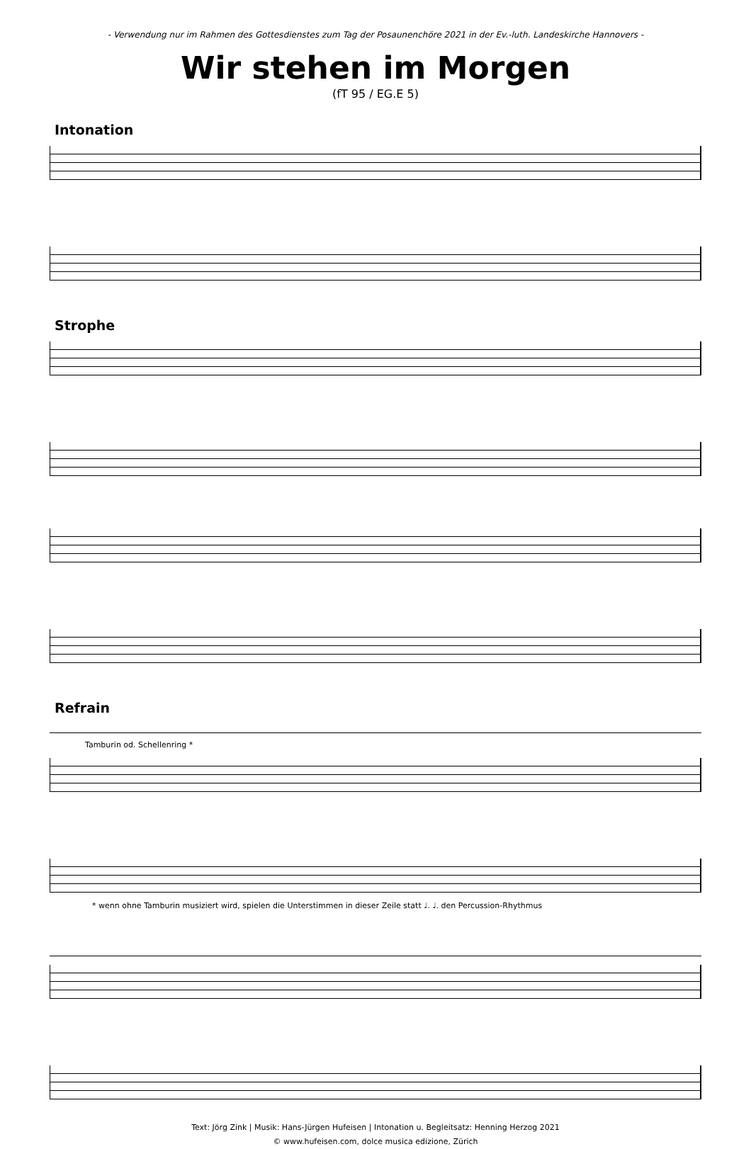- Verwendung nur im Rahmen des Gottesdienstes zum Tag der Posaunenchöre 2021 in der Ev.-luth. Landeskirche Hannovers -
Wir stehen im Morgen
(fT 95 / EG.E 5)
Intonation
Strophe
Refrain
Tamburin od. Schellenring *
* wenn ohne Tamburin musiziert wird, spielen die Unterstimmen in dieser Zeile statt ♩. ♩. den Percussion-Rhythmus
Text: Jörg Zink | Musik: Hans-Jürgen Hufeisen | Intonation u. Begleitsatz: Henning Herzog 2021
© www.hufeisen.com, dolce musica edizione, Zürich